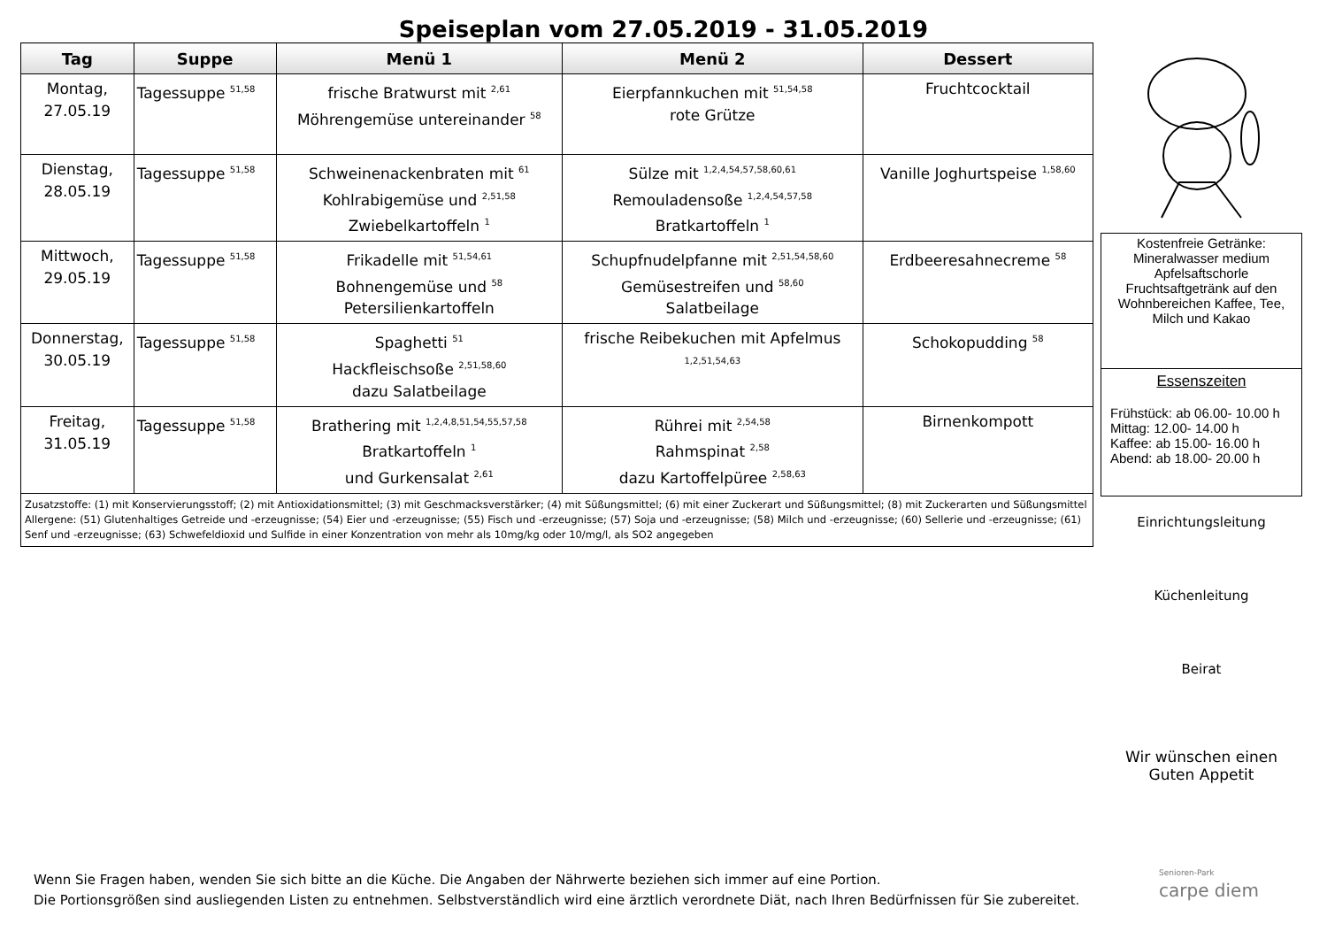Speiseplan vom 27.05.2019 - 31.05.2019
| Tag | Suppe | Menü 1 | Menü 2 | Dessert |
| --- | --- | --- | --- | --- |
| Montag, 27.05.19 | Tagessuppe <sup>51,58</sup> | frische Bratwurst mit <sup>2,61</sup> Möhrengemüse untereinander <sup>58</sup> | Eierpfannkuchen mit <sup>51,54,58</sup> rote Grütze | Fruchtcocktail |
| Dienstag, 28.05.19 | Tagessuppe <sup>51,58</sup> | Schweinenackenbraten mit <sup>61</sup> Kohlrabigemüse und <sup>2,51,58</sup> Zwiebelkartoffeln <sup>1</sup> | Sülze mit <sup>1,2,4,54,57,58,60,61</sup> Remouladensoße <sup>1,2,4,54,57,58</sup> Bratkartoffeln <sup>1</sup> | Vanille Joghurtspeise <sup>1,58,60</sup> |
| Mittwoch, 29.05.19 | Tagessuppe <sup>51,58</sup> | Frikadelle mit <sup>51,54,61</sup> Bohnengemüse und <sup>58</sup> Petersilienkartoffeln | Schupfnudelpfanne mit <sup>2,51,54,58,60</sup> Gemüsestreifen und <sup>58,60</sup> Salatbeilage | Erdbeeresahnecreme <sup>58</sup> |
| Donnerstag, 30.05.19 | Tagessuppe <sup>51,58</sup> | Spaghetti <sup>51</sup> Hackfleischsoße <sup>2,51,58,60</sup> dazu Salatbeilage | frische Reibekuchen mit Apfelmus <sup>1,2,51,54,63</sup> | Schokopudding <sup>58</sup> |
| Freitag, 31.05.19 | Tagessuppe <sup>51,58</sup> | Brathering mit <sup>1,2,4,8,51,54,55,57,58</sup> Bratkartoffeln <sup>1</sup> und Gurkensalat <sup>2,61</sup> | Rührei mit <sup>2,54,58</sup> Rahmspinat <sup>2,58</sup> dazu Kartoffelpüree <sup>2,58,63</sup> | Birnenkompott |
Zusatzstoffe: (1) mit Konservierungsstoff; (2) mit Antioxidationsmittel; (3) mit Geschmacksverstärker; (4) mit Süßungsmittel; (6) mit einer Zuckerart und Süßungsmittel; (8) mit Zuckerarten und Süßungsmittel Allergene: (51) Glutenhaltiges Getreide und -erzeugnisse; (54) Eier und -erzeugnisse; (55) Fisch und -erzeugnisse; (57) Soja und -erzeugnisse; (58) Milch und -erzeugnisse; (60) Sellerie und -erzeugnisse; (61) Senf und -erzeugnisse; (63) Schwefeldioxid und Sulfide in einer Konzentration von mehr als 10mg/kg oder 10/mg/l, als SO2 angegeben
Kostenfreie Getränke:
Mineralwasser medium
Apfelsaftschorle
Fruchtsaftgetränk auf den Wohnbereichen Kaffee, Tee, Milch und Kakao
Essenszeiten
Frühstück: ab 06.00- 10.00 h
Mittag: 12.00- 14.00 h
Kaffee: ab 15.00- 16.00 h
Abend: ab 18.00- 20.00 h
Einrichtungsleitung
Küchenleitung
Beirat
Wir wünschen einen
Guten Appetit
Wenn Sie Fragen haben, wenden Sie sich bitte an die Küche. Die Angaben der Nährwerte beziehen sich immer auf eine Portion.
Die Portionsgrößen sind ausliegenden Listen zu entnehmen. Selbstverständlich wird eine ärztlich verordnete Diät, nach Ihren Bedürfnissen für Sie zubereitet.
Senioren-Park
carpe diem